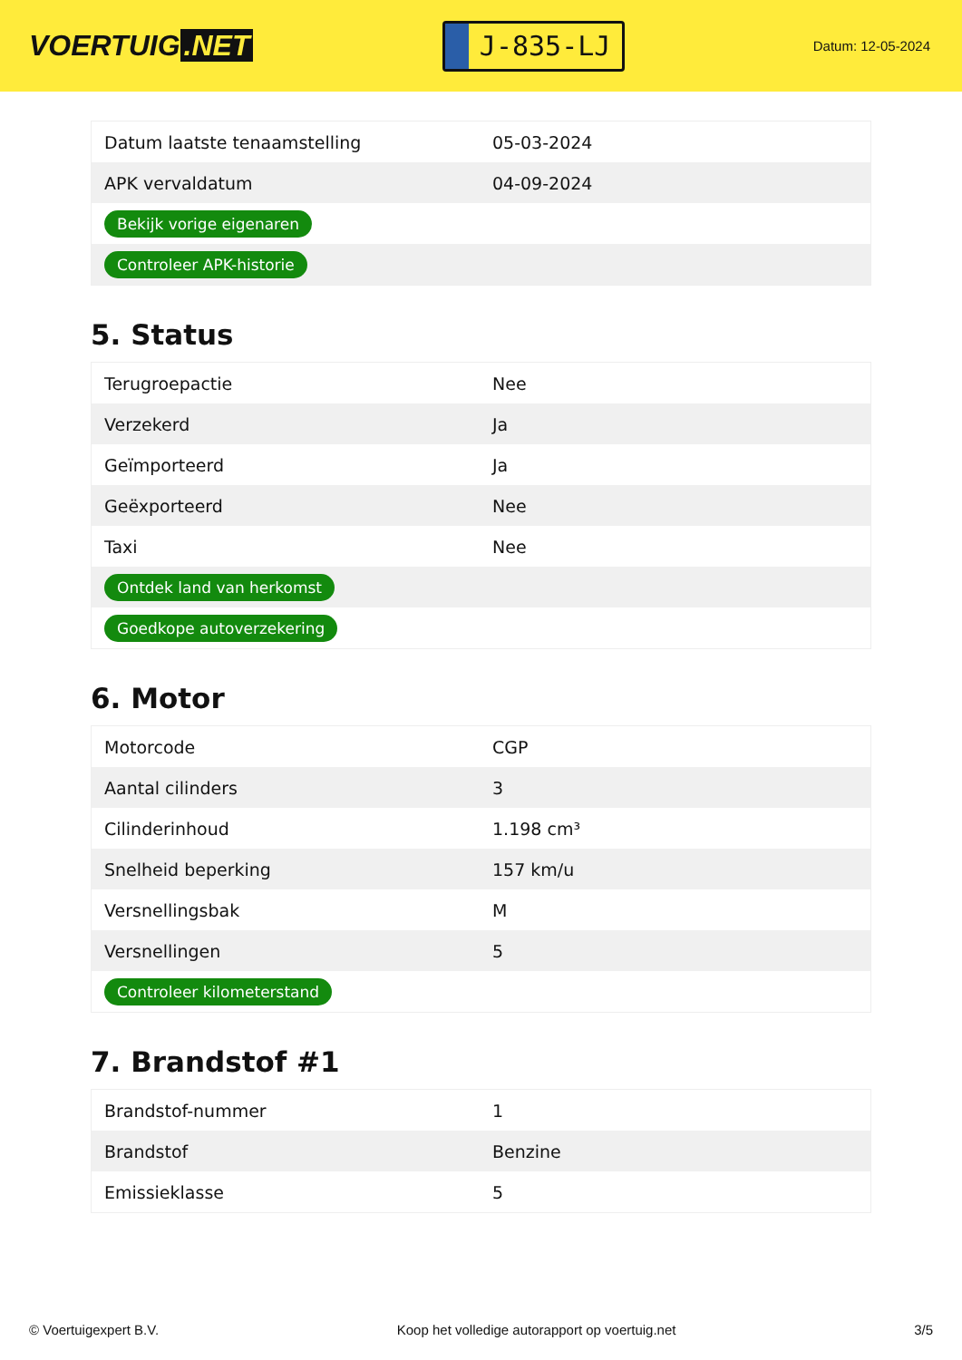VOERTUIG.NET
J-835-LJ
Datum: 12-05-2024
| Datum laatste tenaamstelling | 05-03-2024 |
| APK vervaldatum | 04-09-2024 |
| Bekijk vorige eigenaren | |
| Controleer APK-historie | |
5. Status
| Terugroepactie | Nee |
| Verzekerd | Ja |
| Geïmporteerd | Ja |
| Geëxporteerd | Nee |
| Taxi | Nee |
| Ontdek land van herkomst | |
| Goedkope autoverzekering | |
6. Motor
| Motorcode | CGP |
| Aantal cilinders | 3 |
| Cilinderinhoud | 1.198 cm³ |
| Snelheid beperking | 157 km/u |
| Versnellingsbak | M |
| Versnellingen | 5 |
| Controleer kilometerstand | |
7. Brandstof #1
| Brandstof-nummer | 1 |
| Brandstof | Benzine |
| Emissieklasse | 5 |
© Voertuigexpert B.V. Koop het volledige autorapport op voertuig.net 3/5